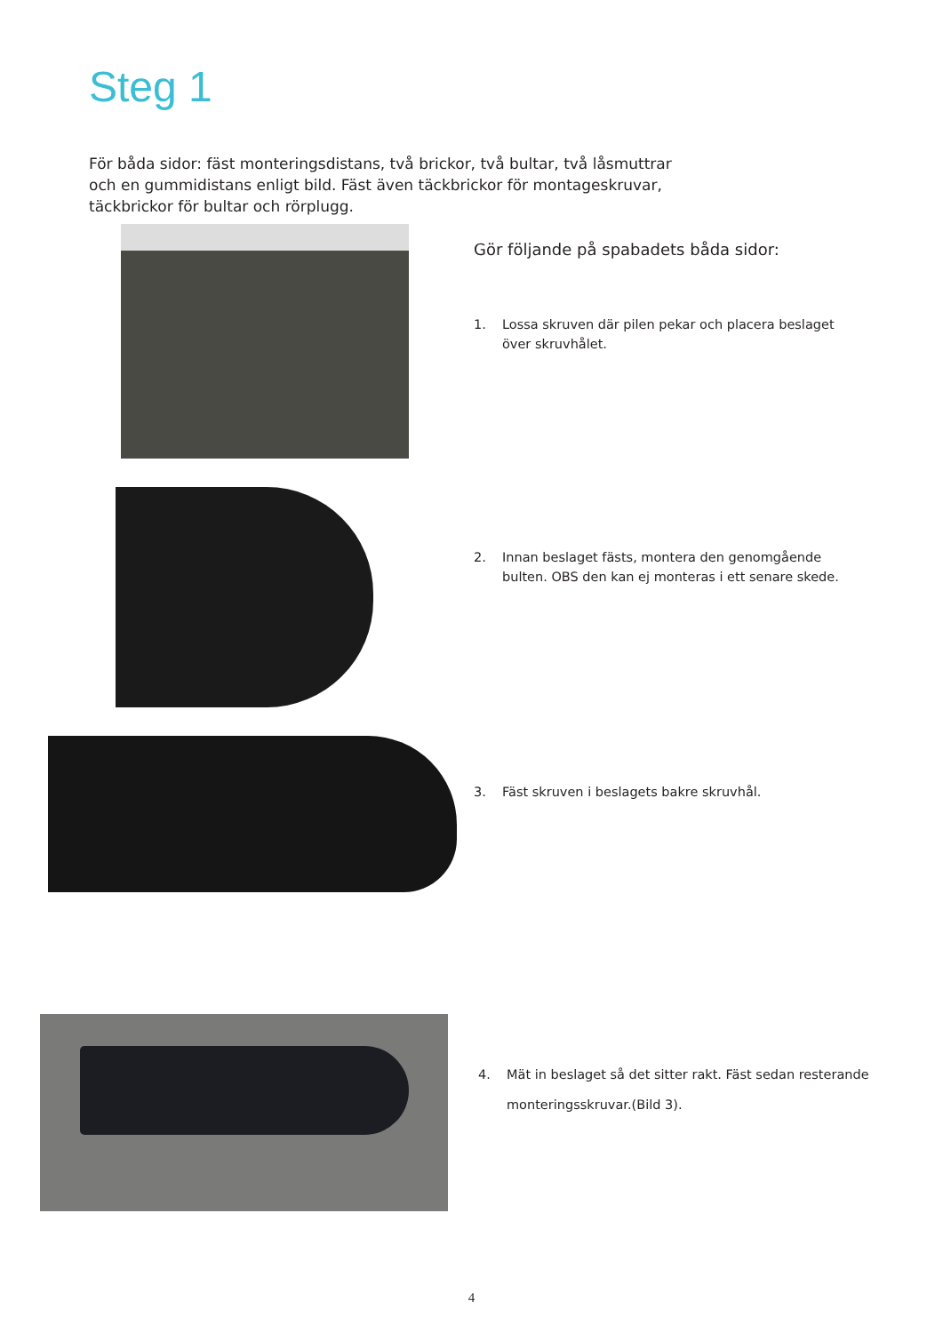Steg 1
För båda sidor: fäst monteringsdistans, två brickor, två bultar, två låsmuttrar och en gummidistans enligt bild. Fäst även täckbrickor för montageskruvar, täckbrickor för bultar och rörplugg.
Gör följande på spabadets båda sidor:
1. Lossa skruven där pilen pekar och placera beslaget över skruvhålet.
2. Innan beslaget fästs, montera den genomgående bulten. OBS den kan ej monteras i ett senare skede.
3. Fäst skruven i beslagets bakre skruvhål.
4. Mät in beslaget så det sitter rakt. Fäst sedan resterande monteringsskruvar.(Bild 3).
4